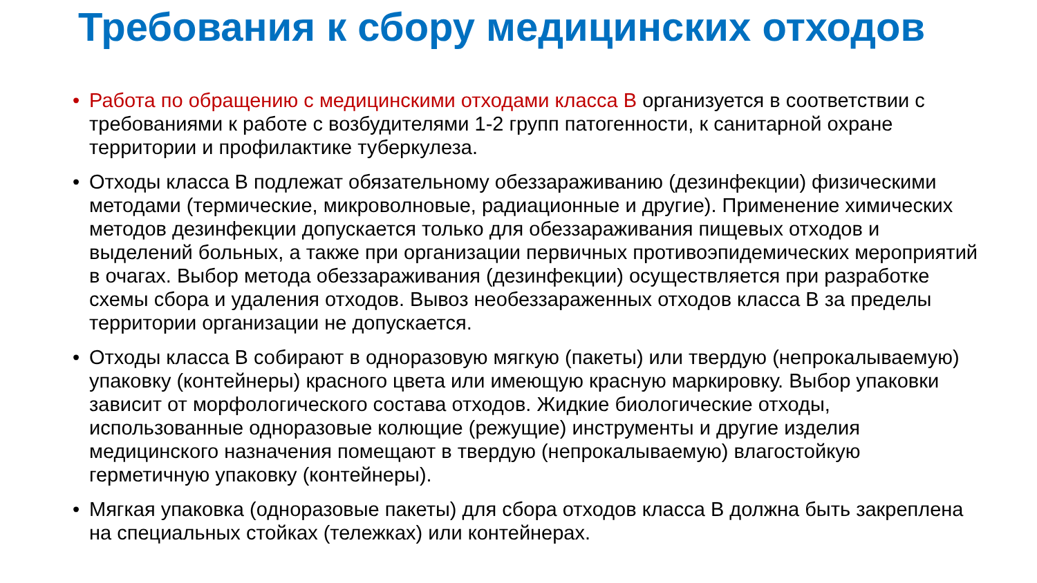Требования к сбору медицинских отходов
• Работа по обращению с медицинскими отходами класса В организуется в соответствии с требованиями к работе с возбудителями 1-2 групп патогенности, к санитарной охране территории и профилактике туберкулеза.
• Отходы класса В подлежат обязательному обеззараживанию (дезинфекции) физическими методами (термические, микроволновые, радиационные и другие). Применение химических методов дезинфекции допускается только для обеззараживания пищевых отходов и выделений больных, а также при организации первичных противоэпидемических мероприятий в очагах. Выбор метода обеззараживания (дезинфекции) осуществляется при разработке схемы сбора и удаления отходов. Вывоз необеззараженных отходов класса В за пределы территории организации не допускается.
• Отходы класса В собирают в одноразовую мягкую (пакеты) или твердую (непрокалываемую) упаковку (контейнеры) красного цвета или имеющую красную маркировку. Выбор упаковки зависит от морфологического состава отходов. Жидкие биологические отходы, использованные одноразовые колющие (режущие) инструменты и другие изделия медицинского назначения помещают в твердую (непрокалываемую) влагостойкую герметичную упаковку (контейнеры).
• Мягкая упаковка (одноразовые пакеты) для сбора отходов класса В должна быть закреплена на специальных стойках (тележках) или контейнерах.